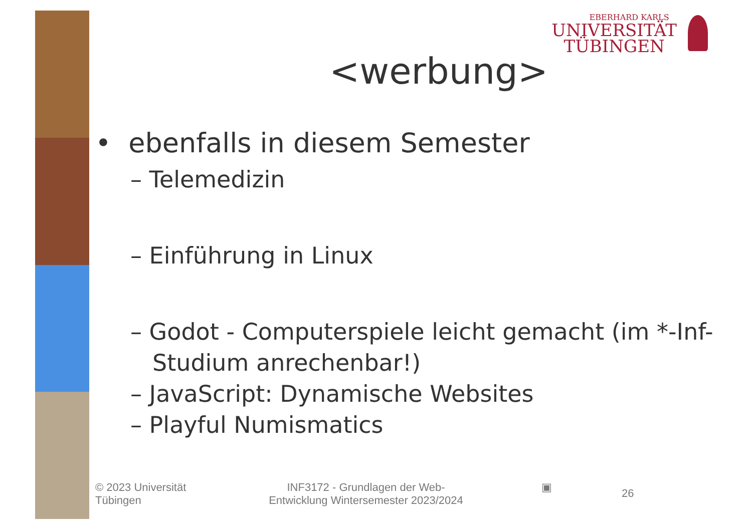EBERHARD KARLS
UNIVERSITÄT
TÜBINGEN
<werbung>
• ebenfalls in diesem Semester
– Telemedizin
– Einführung in Linux
– Godot - Computerspiele leicht gemacht (im *-Inf-Studium anrechenbar!)
– JavaScript: Dynamische Websites
– Playful Numismatics
© 2023 Universität
Tübingen
INF3172 - Grundlagen der Web-Entwicklung Wintersemester 2023/2024
▣
26